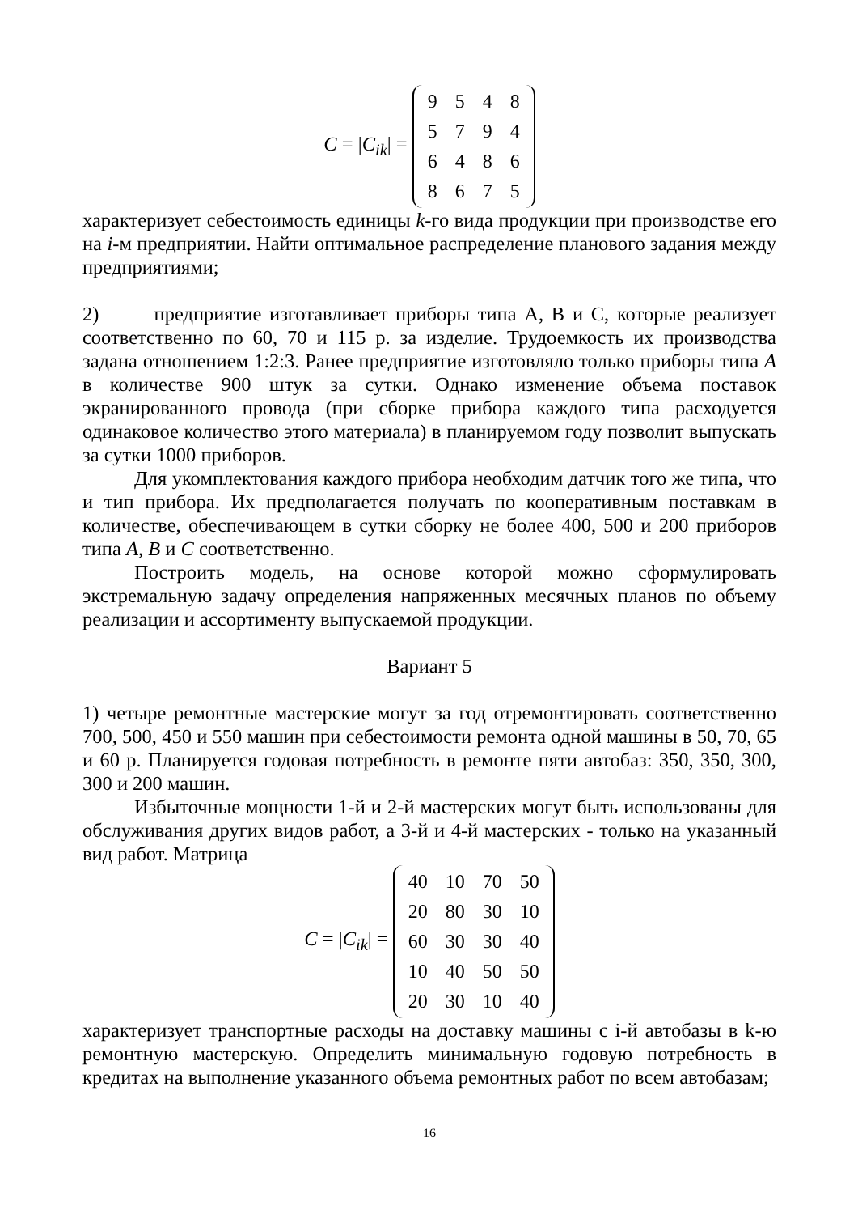C = |C<sub>ik</sub>| =
| 9 | 5 | 4 | 8 |
| 5 | 7 | 9 | 4 |
| 6 | 4 | 8 | 6 |
| 8 | 6 | 7 | 5 |
характеризует себестоимость единицы k-го вида продукции при производстве его на i-м предприятии. Найти оптимальное распределение планового задания между предприятиями;
2) предприятие изготавливает приборы типа А, В и С, которые реализует соответственно по 60, 70 и 115 р. за изделие. Трудоемкость их производства задана отношением 1:2:3. Ранее предприятие изготовляло только приборы типа А в количестве 900 штук за сутки. Однако изменение объема поставок экранированного провода (при сборке прибора каждого типа расходуется одинаковое количество этого материала) в планируемом году позволит выпускать за сутки 1000 приборов.
Для укомплектования каждого прибора необходим датчик того же типа, что и тип прибора. Их предполагается получать по кооперативным поставкам в количестве, обеспечивающем в сутки сборку не более 400, 500 и 200 приборов типа А, В и С соответственно.
Построить модель, на основе которой можно сформулировать экстремальную задачу определения напряженных месячных планов по объему реализации и ассортименту выпускаемой продукции.
Вариант 5
1) четыре ремонтные мастерские могут за год отремонтировать соответственно 700, 500, 450 и 550 машин при себестоимости ремонта одной машины в 50, 70, 65 и 60 р. Планируется годовая потребность в ремонте пяти автобаз: 350, 350, 300, 300 и 200 машин.
Избыточные мощности 1-й и 2-й мастерских могут быть использованы для обслуживания других видов работ, а 3-й и 4-й мастерских - только на указанный вид работ. Матрица
C = |C<sub>ik</sub>| =
| 40 | 10 | 70 | 50 |
| 20 | 80 | 30 | 10 |
| 60 | 30 | 30 | 40 |
| 10 | 40 | 50 | 50 |
| 20 | 30 | 10 | 40 |
характеризует транспортные расходы на доставку машины с i-й автобазы в k-ю ремонтную мастерскую. Определить минимальную годовую потребность в кредитах на выполнение указанного объема ремонтных работ по всем автобазам;
16